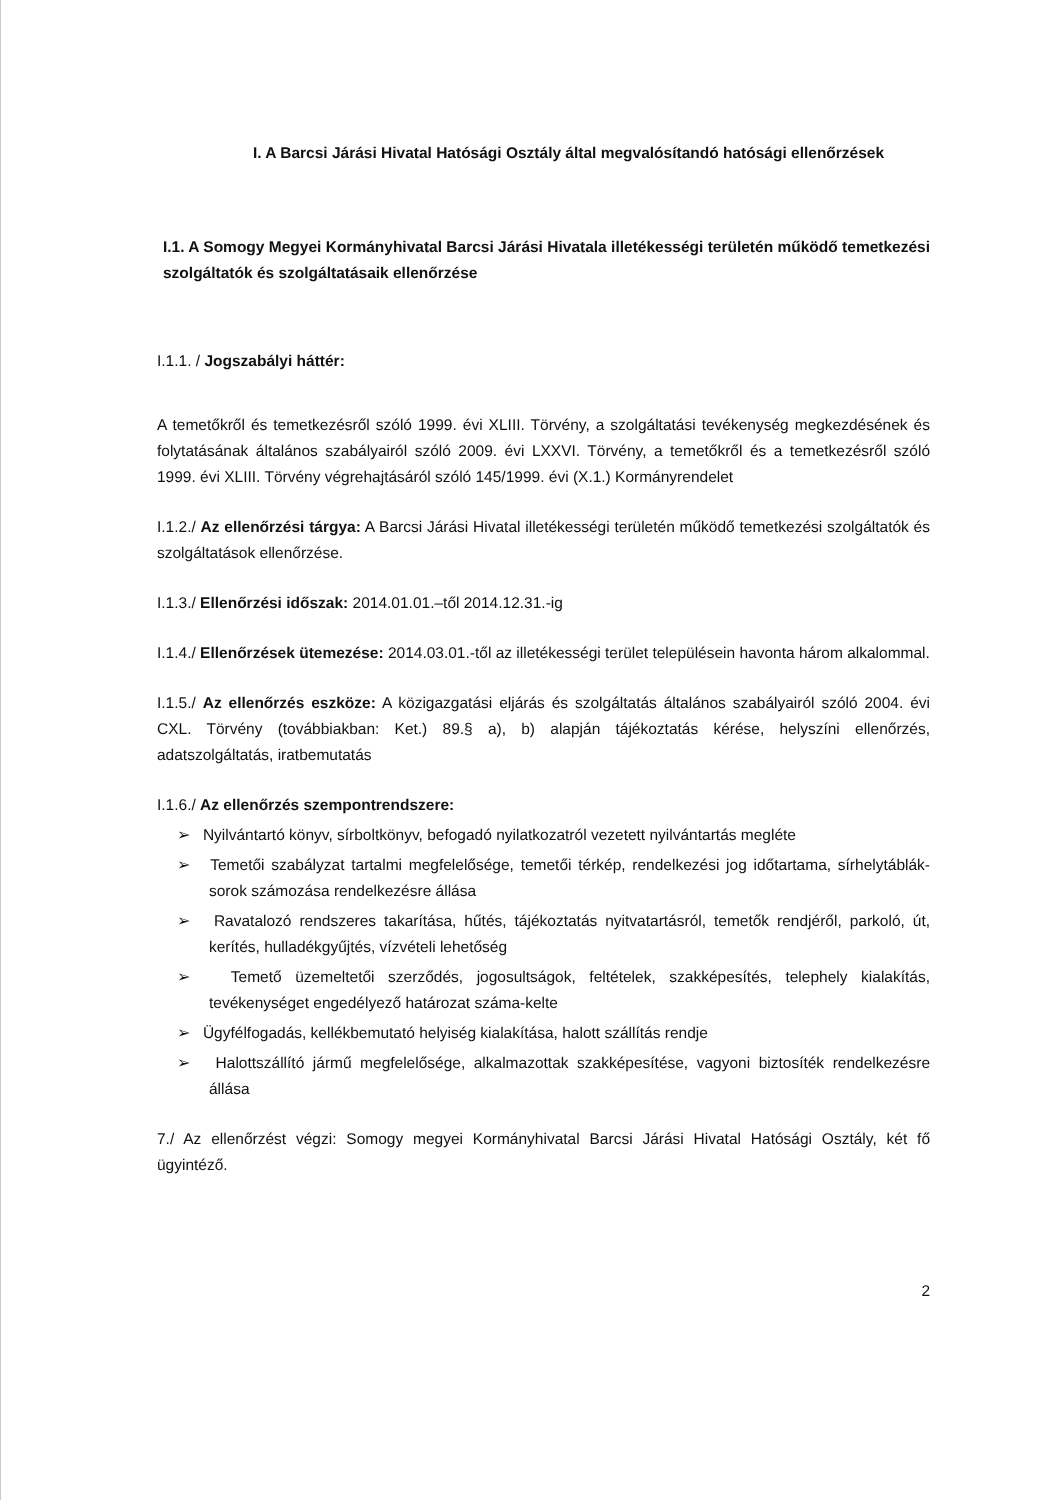I. A Barcsi Járási Hivatal Hatósági Osztály által megvalósítandó hatósági ellenőrzések
I.1. A Somogy Megyei Kormányhivatal Barcsi Járási Hivatala illetékességi területén működő temetkezési szolgáltatók és szolgáltatásaik ellenőrzése
I.1.1. / Jogszabályi háttér:
A temetőkről és temetkezésről szóló 1999. évi XLIII. Törvény, a szolgáltatási tevékenység megkezdésének és folytatásának általános szabályairól szóló 2009. évi LXXVI. Törvény, a temetőkről és a temetkezésről szóló 1999. évi XLIII. Törvény végrehajtásáról szóló 145/1999. évi (X.1.) Kormányrendelet
I.1.2./ Az ellenőrzési tárgya: A Barcsi Járási Hivatal illetékességi területén működő temetkezési szolgáltatók és szolgáltatások ellenőrzése.
I.1.3./ Ellenőrzési időszak: 2014.01.01.–től 2014.12.31.-ig
I.1.4./ Ellenőrzések ütemezése: 2014.03.01.-től az illetékességi terület településein havonta három alkalommal.
I.1.5./ Az ellenőrzés eszköze: A közigazgatási eljárás és szolgáltatás általános szabályairól szóló 2004. évi CXL. Törvény (továbbiakban: Ket.) 89.§ a), b) alapján tájékoztatás kérése, helyszíni ellenőrzés, adatszolgáltatás, iratbemutatás
I.1.6./ Az ellenőrzés szempontrendszere:
➢ Nyilvántartó könyv, sírboltkönyv, befogadó nyilatkozatról vezetett nyilvántartás megléte
➢ Temetői szabályzat tartalmi megfelelősége, temetői térkép, rendelkezési jog időtartama, sírhelytáblák-sorok számozása rendelkezésre állása
➢ Ravatalozó rendszeres takarítása, hűtés, tájékoztatás nyitvatartásról, temetők rendjéről, parkoló, út, kerítés, hulladékgyűjtés, vízvételi lehetőség
➢ Temető üzemeltetői szerződés, jogosultságok, feltételek, szakképesítés, telephely kialakítás, tevékenységet engedélyező határozat száma-kelte
➢ Ügyfélfogadás, kellékbemutató helyiség kialakítása, halott szállítás rendje
➢ Halottszállító jármű megfelelősége, alkalmazottak szakképesítése, vagyoni biztosíték rendelkezésre állása
7./ Az ellenőrzést végzi: Somogy megyei Kormányhivatal Barcsi Járási Hivatal Hatósági Osztály, két fő ügyintéző.
2